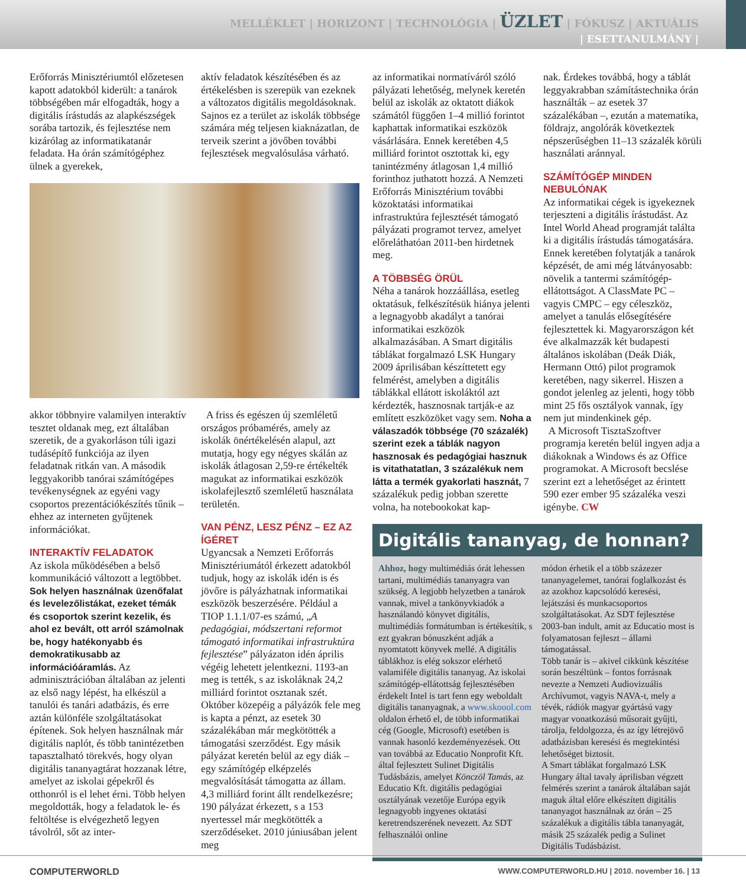MELLÉKLET | HORIZONT | TECHNOLÓGIA | ÜZLET | FÓKUSZ | AKTUÁLIS
| ESETTANULMÁNY |
Erőforrás Minisztériumtól előzetesen kapott adatokból kiderült: a tanárok többségében már elfogadták, hogy a digitális írástudás az alapkészségek sorába tartozik, és fejlesztése nem kizárólag az informatikatanár feladata. Ha órán számítógéphez ülnek a gyerekek,
aktív feladatok készítésében és az értékelésben is szerepük van ezeknek a változatos digitális megoldásoknak. Sajnos ez a terület az iskolák többsége számára még teljesen kiaknázatlan, de terveik szerint a jövőben további fejlesztések megvalósulása várható.
akkor többnyire valamilyen interaktív tesztet oldanak meg, ezt általában szeretik, de a gyakorláson túli igazi tudásépítő funkciója az ilyen feladatnak ritkán van. A második leggyakoribb tanórai számítógépes tevékenységnek az egyéni vagy csoportos prezentációkészítés tűnik – ehhez az interneten gyűjtenek információkat.
INTERAKTÍV FELADATOK
Az iskola működésében a belső kommunikáció változott a legtöbbet. Sok helyen használnak üzenőfalat és levelezőlistákat, ezeket témák és csoportok szerint kezelik, és ahol ez bevált, ott arról számolnak be, hogy hatékonyabb és demokratikusabb az információáramlás. Az adminisztrációban általában az jelenti az első nagy lépést, ha elkészül a tanulói és tanári adatbázis, és erre aztán különféle szolgáltatásokat építenek. Sok helyen használnak már digitális naplót, és több tanintézetben tapasztalható törekvés, hogy olyan digitális tananyagtárat hozzanak létre, amelyet az iskolai gépekről és otthonról is el lehet érni. Több helyen megoldották, hogy a feladatok le- és feltöltése is elvégezhető legyen távolról, sőt az inter-
A friss és egészen új szemléletű országos próbamérés, amely az iskolák önértékelésén alapul, azt mutatja, hogy egy négyes skálán az iskolák átlagosan 2,59-re értékelték magukat az informatikai eszközök iskolafejlesztő szemléletű használata területén.
VAN PÉNZ, LESZ PÉNZ – EZ AZ ÍGÉRET
Ugyancsak a Nemzeti Erőforrás Minisztériumától érkezett adatokból tudjuk, hogy az iskolák idén is és jövőre is pályázhatnak informatikai eszközök beszerzésére. Például a TIOP 1.1.1/07-es számú, „A pedagógiai, módszertani reformot támogató informatikai infrastruktúra fejlesztése” pályázaton idén április végéig lehetett jelentkezni. 1193-an meg is tették, s az iskoláknak 24,2 milliárd forintot osztanak szét. Október közepéig a pályázók fele meg is kapta a pénzt, az esetek 30 százalékában már megkötötték a támogatási szerződést. Egy másik pályázat keretén belül az egy diák – egy számítógép elképzelés megvalósítását támogatta az állam. 4,3 milliárd forint állt rendelkezésre; 190 pályázat érkezett, s a 153 nyertessel már megkötötték a szerződéseket. 2010 júniusában jelent meg
az informatikai normatíváról szóló pályázati lehetőség, melynek keretén belül az iskolák az oktatott diákok számától függően 1–4 millió forintot kaphattak informatikai eszközök vásárlására. Ennek keretében 4,5 milliárd forintot osztottak ki, egy tanintézmény átlagosan 1,4 millió forinthoz juthatott hozzá. A Nemzeti Erőforrás Minisztérium további közoktatási informatikai infrastruktúra fejlesztését támogató pályázati programot tervez, amelyet előreláthatóan 2011-ben hirdetnek meg.
A TÖBBSÉG ÖRÜL
Néha a tanárok hozzáállása, esetleg oktatásuk, felkészítésük hiánya jelenti a legnagyobb akadályt a tanórai informatikai eszközök alkalmazásában. A Smart digitális táblákat forgalmazó LSK Hungary 2009 áprilisában készíttetett egy felmérést, amelyben a digitális táblákkal ellátott iskoláktól azt kérdezték, hasznosnak tartják-e az említett eszközöket vagy sem. Noha a válaszadók többsége (70 százalék) szerint ezek a táblák nagyon hasznosak és pedagógiai hasznuk is vitathatatlan, 3 százalékuk nem látta a termék gyakorlati hasznát, 7 százalékuk pedig jobban szerette volna, ha notebookokat kap-
nak. Érdekes továbbá, hogy a táblát leggyakrabban számítástechnika órán használták – az esetek 37 százalékában –, ezután a matematika, földrajz, angolórák következtek népszerűségben 11–13 százalék körüli használati aránnyal.
SZÁMÍTÓGÉP MINDEN NEBULÓNAK
Az informatikai cégek is igyekeznek terjeszteni a digitális írástudást. Az Intel World Ahead programját találta ki a digitális írástudás támogatására. Ennek keretében folytatják a tanárok képzését, de ami még látványosabb: növelik a tantermi számítógép-ellátottságot. A ClassMate PC – vagyis CMPC – egy céleszköz, amelyet a tanulás elősegítésére fejlesztettek ki. Magyarországon két éve alkalmazzák két budapesti általános iskolában (Deák Diák, Hermann Ottó) pilot programok keretében, nagy sikerrel. Hiszen a gondot jelenleg az jelenti, hogy több mint 25 fős osztályok vannak, így nem jut mindenkinek gép.
A Microsoft TisztaSzoftver programja keretén belül ingyen adja a diákoknak a Windows és az Office programokat. A Microsoft becslése szerint ezt a lehetőséget az érintett 590 ezer ember 95 százaléka veszi igénybe. CW
Digitális tananyag, de honnan?
Ahhoz, hogy multimédiás órát lehessen tartani, multimédiás tananyagra van szükség. A legjobb helyzetben a tanárok vannak, mivel a tankönyvkiadók a használandó könyvet digitális, multimédiás formátumban is értékesítik, s ezt gyakran bónuszként adják a nyomtatott könyvek mellé. A digitális táblákhoz is elég sokszor elérhető valamiféle digitális tananyag. Az iskolai számítógép-ellátottság fejlesztésében érdekelt Intel is tart fenn egy weboldalt digitális tananyagnak, a www.skoool.com oldalon érhető el, de több informatikai cég (Google, Microsoft) esetében is vannak hasonló kezdeményezések. Ott van továbbá az Educatio Nonprofit Kft. által fejlesztett Sulinet Digitális Tudásbázis, amelyet Könczöl Tamás, az Educatio Kft. digitális pedagógiai osztályának vezetője Európa egyik legnagyobb ingyenes oktatási keretrendszerének nevezett. Az SDT felhasználói online
módon érhetik el a több százezer tananyagelemet, tanórai foglalkozást és az azokhoz kapcsolódó keresési, lejátszási és munkacsoportos szolgáltatásokat. Az SDT fejlesztése 2003-ban indult, amit az Educatio most is folyamatosan fejleszt – állami támogatással.
Több tanár is – akivel cikkünk készítése során beszéltünk – fontos forrásnak nevezte a Nemzeti Audiovizuális Archívumot, vagyis NAVA-t, mely a tévék, rádiók magyar gyártású vagy magyar vonatkozású műsorait gyűjti, tárolja, feldolgozza, és az így létrejövő adatbázisban keresési és megtekintési lehetőséget biztosít.
A Smart táblákat forgalmazó LSK Hungary által tavaly áprilisban végzett felmérés szerint a tanárok általában saját maguk által előre elkészített digitális tananyagot használnak az órán – 25 százalékuk a digitális tábla tananyagát, másik 25 százalék pedig a Sulinet Digitális Tudásbázist.
COMPUTERWORLD WWW.COMPUTERWORLD.HU | 2010. november 16. | 13